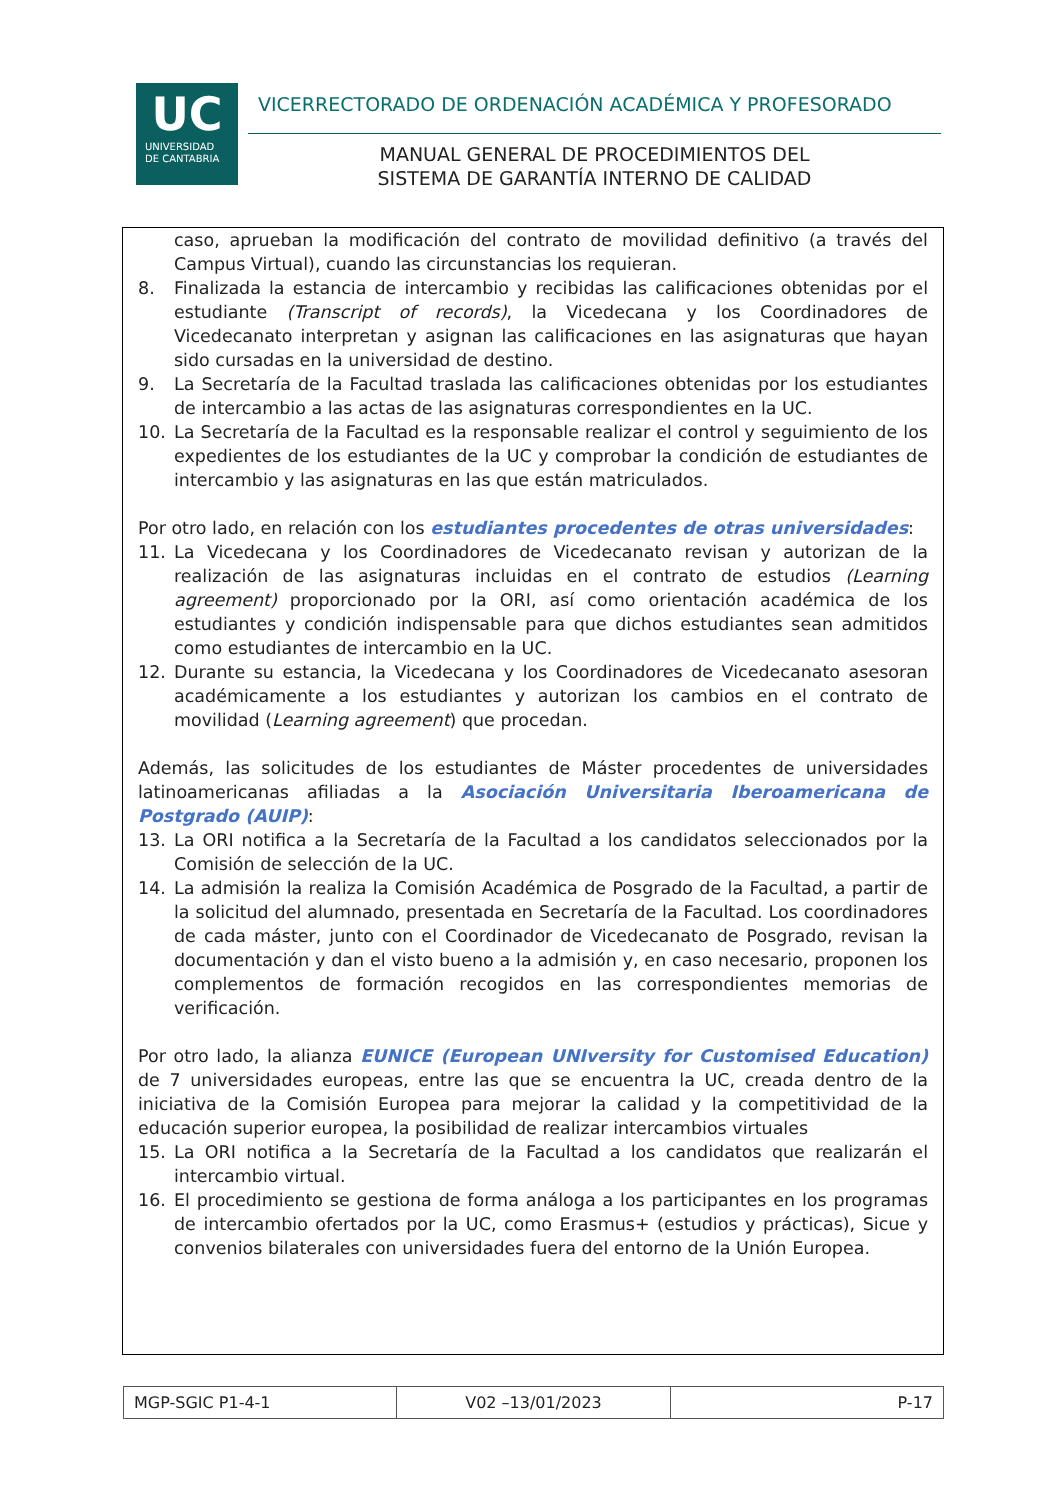UC
UNIVERSIDAD
DE CANTABRIA
VICERRECTORADO DE ORDENACIÓN ACADÉMICA Y PROFESORADO
MANUAL GENERAL DE PROCEDIMIENTOS DEL
SISTEMA DE GARANTÍA INTERNO DE CALIDAD
caso, aprueban la modificación del contrato de movilidad definitivo (a través del Campus Virtual), cuando las circunstancias los requieran.
8. Finalizada la estancia de intercambio y recibidas las calificaciones obtenidas por el estudiante (Transcript of records), la Vicedecana y los Coordinadores de Vicedecanato interpretan y asignan las calificaciones en las asignaturas que hayan sido cursadas en la universidad de destino.
9. La Secretaría de la Facultad traslada las calificaciones obtenidas por los estudiantes de intercambio a las actas de las asignaturas correspondientes en la UC.
10. La Secretaría de la Facultad es la responsable realizar el control y seguimiento de los expedientes de los estudiantes de la UC y comprobar la condición de estudiantes de intercambio y las asignaturas en las que están matriculados.
Por otro lado, en relación con los estudiantes procedentes de otras universidades:
11. La Vicedecana y los Coordinadores de Vicedecanato revisan y autorizan de la realización de las asignaturas incluidas en el contrato de estudios (Learning agreement) proporcionado por la ORI, así como orientación académica de los estudiantes y condición indispensable para que dichos estudiantes sean admitidos como estudiantes de intercambio en la UC.
12. Durante su estancia, la Vicedecana y los Coordinadores de Vicedecanato asesoran académicamente a los estudiantes y autorizan los cambios en el contrato de movilidad (Learning agreement) que procedan.
Además, las solicitudes de los estudiantes de Máster procedentes de universidades latinoamericanas afiliadas a la Asociación Universitaria Iberoamericana de Postgrado (AUIP):
13. La ORI notifica a la Secretaría de la Facultad a los candidatos seleccionados por la Comisión de selección de la UC.
14. La admisión la realiza la Comisión Académica de Posgrado de la Facultad, a partir de la solicitud del alumnado, presentada en Secretaría de la Facultad. Los coordinadores de cada máster, junto con el Coordinador de Vicedecanato de Posgrado, revisan la documentación y dan el visto bueno a la admisión y, en caso necesario, proponen los complementos de formación recogidos en las correspondientes memorias de verificación.
Por otro lado, la alianza EUNICE (European UNIversity for Customised Education) de 7 universidades europeas, entre las que se encuentra la UC, creada dentro de la iniciativa de la Comisión Europea para mejorar la calidad y la competitividad de la educación superior europea, la posibilidad de realizar intercambios virtuales
15. La ORI notifica a la Secretaría de la Facultad a los candidatos que realizarán el intercambio virtual.
16. El procedimiento se gestiona de forma análoga a los participantes en los programas de intercambio ofertados por la UC, como Erasmus+ (estudios y prácticas), Sicue y convenios bilaterales con universidades fuera del entorno de la Unión Europea.
| MGP-SGIC P1-4-1 | V02 –13/01/2023 | P-17 |